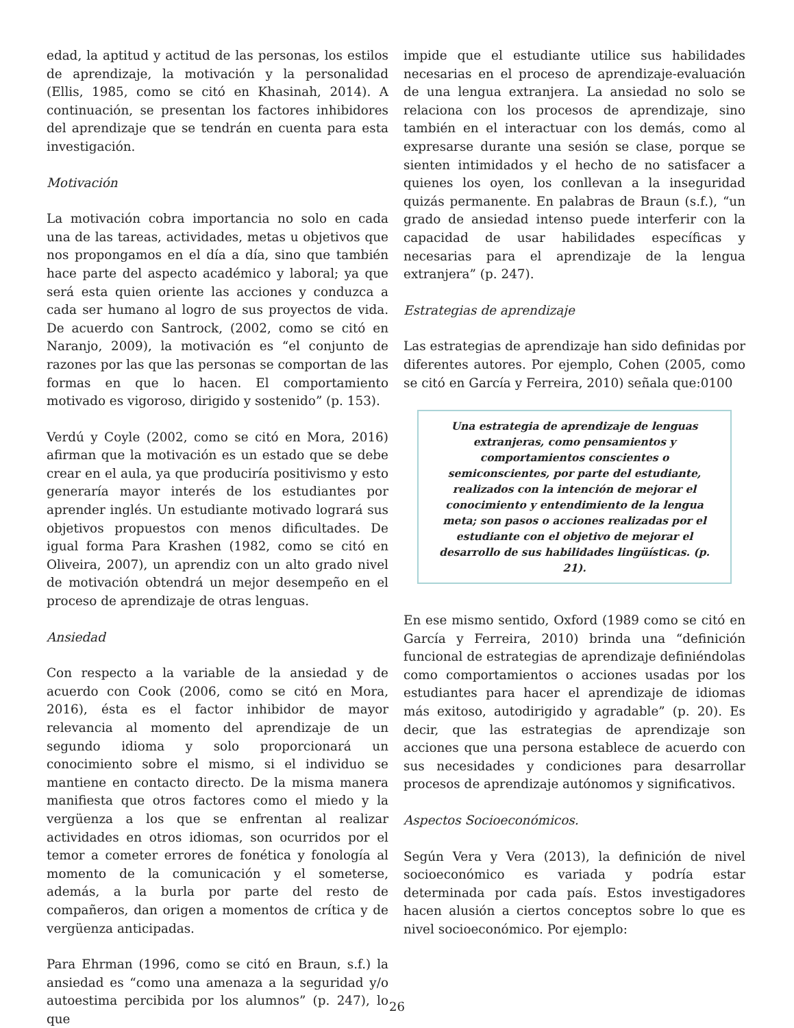edad, la aptitud y actitud de las personas, los estilos de aprendizaje, la motivación y la personalidad (Ellis, 1985, como se citó en Khasinah, 2014). A continuación, se presentan los factores inhibidores del aprendizaje que se tendrán en cuenta para esta investigación.
Motivación
La motivación cobra importancia no solo en cada una de las tareas, actividades, metas u objetivos que nos propongamos en el día a día, sino que también hace parte del aspecto académico y laboral; ya que será esta quien oriente las acciones y conduzca a cada ser humano al logro de sus proyectos de vida. De acuerdo con Santrock, (2002, como se citó en Naranjo, 2009), la motivación es “el conjunto de razones por las que las personas se comportan de las formas en que lo hacen. El comportamiento motivado es vigoroso, dirigido y sostenido” (p. 153).
Verdú y Coyle (2002, como se citó en Mora, 2016) afirman que la motivación es un estado que se debe crear en el aula, ya que produciría positivismo y esto generaría mayor interés de los estudiantes por aprender inglés. Un estudiante motivado logrará sus objetivos propuestos con menos dificultades. De igual forma Para Krashen (1982, como se citó en Oliveira, 2007), un aprendiz con un alto grado nivel de motivación obtendrá un mejor desempeño en el proceso de aprendizaje de otras lenguas.
Ansiedad
Con respecto a la variable de la ansiedad y de acuerdo con Cook (2006, como se citó en Mora, 2016), ésta es el factor inhibidor de mayor relevancia al momento del aprendizaje de un segundo idioma y solo proporcionará un conocimiento sobre el mismo, si el individuo se mantiene en contacto directo. De la misma manera manifiesta que otros factores como el miedo y la vergüenza a los que se enfrentan al realizar actividades en otros idiomas, son ocurridos por el temor a cometer errores de fonética y fonología al momento de la comunicación y el someterse, además, a la burla por parte del resto de compañeros, dan origen a momentos de crítica y de vergüenza anticipadas.
Para Ehrman (1996, como se citó en Braun, s.f.) la ansiedad es “como una amenaza a la seguridad y/o autoestima percibida por los alumnos” (p. 247), lo que
impide que el estudiante utilice sus habilidades necesarias en el proceso de aprendizaje-evaluación de una lengua extranjera. La ansiedad no solo se relaciona con los procesos de aprendizaje, sino también en el interactuar con los demás, como al expresarse durante una sesión se clase, porque se sienten intimidados y el hecho de no satisfacer a quienes los oyen, los conllevan a la inseguridad quizás permanente. En palabras de Braun (s.f.), “un grado de ansiedad intenso puede interferir con la capacidad de usar habilidades específicas y necesarias para el aprendizaje de la lengua extranjera” (p. 247).
Estrategias de aprendizaje
Las estrategias de aprendizaje han sido definidas por diferentes autores. Por ejemplo, Cohen (2005, como se citó en García y Ferreira, 2010) señala que:0100
Una estrategia de aprendizaje de lenguas extranjeras, como pensamientos y comportamientos conscientes o semiconscientes, por parte del estudiante, realizados con la intención de mejorar el conocimiento y entendimiento de la lengua meta; son pasos o acciones realizadas por el estudiante con el objetivo de mejorar el desarrollo de sus habilidades lingüísticas. (p. 21).
En ese mismo sentido, Oxford (1989 como se citó en García y Ferreira, 2010) brinda una “definición funcional de estrategias de aprendizaje definiéndolas como comportamientos o acciones usadas por los estudiantes para hacer el aprendizaje de idiomas más exitoso, autodirigido y agradable” (p. 20). Es decir, que las estrategias de aprendizaje son acciones que una persona establece de acuerdo con sus necesidades y condiciones para desarrollar procesos de aprendizaje autónomos y significativos.
Aspectos Socioeconómicos.
Según Vera y Vera (2013), la definición de nivel socioeconómico es variada y podría estar determinada por cada país. Estos investigadores hacen alusión a ciertos conceptos sobre lo que es nivel socioeconómico. Por ejemplo:
26